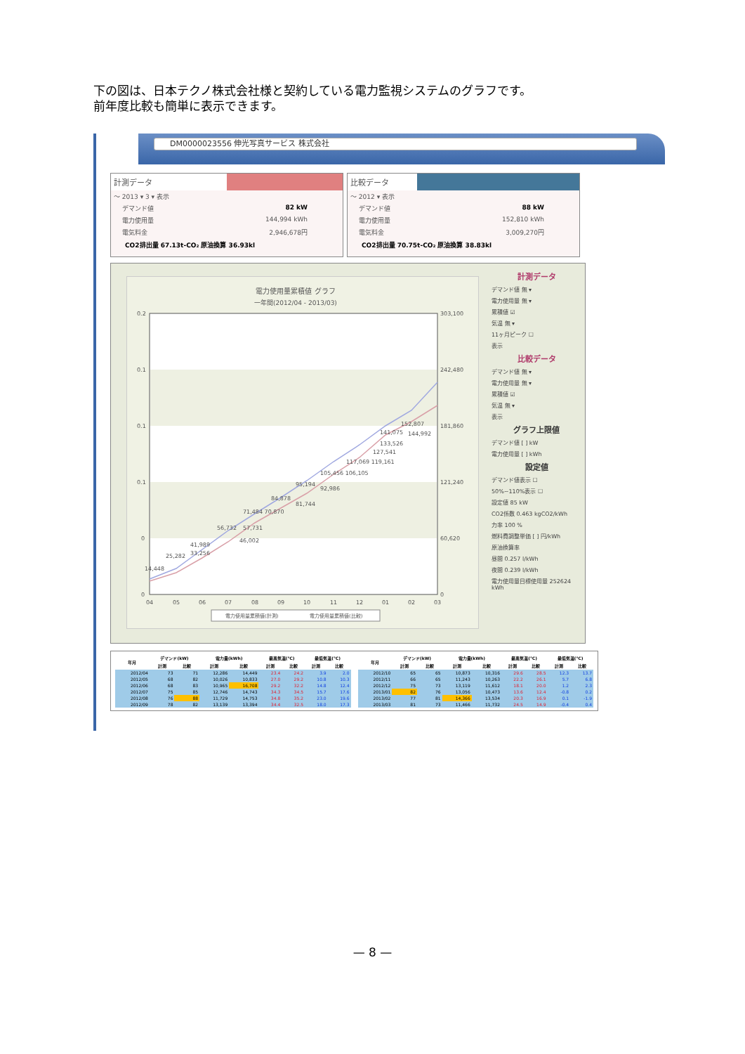下の図は、日本テクノ株式会社様と契約している電力監視システムのグラフです。
前年度比較も簡単に表示できます。
DM0000023556 伸光写真サービス 株式会社
計測データ
～ 2013 ▾ 3 ▾ 表示
デマンド値 82 kW
電力使用量 144,994 kWh
電気料金 2,946,678円
CO2排出量 67.13t-CO₂ 原油換算 36.93kl
比較データ
～ 2012 ▾ 表示
デマンド値 88 kW
電力使用量 152,810 kWh
電気料金 3,009,270円
CO2排出量 70.75t-CO₂ 原油換算 38.83kl
電力使用量累積値 グラフ
一年間(2012/04 - 2013/03)
0.2
0.1
0.1
0.1
0
0
303,100
242,480
181,860
121,240
60,620
0
14,448
25,282
41,989
33,256
56,732
57,731
46,002
71,484 70,870
84,878
81,744
95,194
92,986
105,456 106,105
117,069 119,161
127,541
141,075
152,807
144,992
133,526
04
05
06
07
08
09
10
11
12
01
02
03
電力使用量累積値(計測)
電力使用量累積値(比較)
計測データ
デマンド値 無 ▾
電力使用量 無 ▾
累積値 ☑
気温 無 ▾
11ヶ月ピーク ☐
表示
比較データ
デマンド値 無 ▾
電力使用量 無 ▾
累積値 ☑
気温 無 ▾
表示
グラフ上限値
デマンド値 [ ] kW
電力使用量 [ ] kWh
設定値
デマンド値表示 ☐
50%~110%表示 ☐
設定値 85 kW
CO2係数 0.463 kgCO2/kWh
力率 100 %
燃料費調整単価 [ ] 円/kWh
原油換算率
昼間 0.257 l/kWh
夜間 0.239 l/kWh
電力使用量目標使用量 252624 kWh
| 年月 | デマンド(kW) | | 電力量(kWh) | | 最高気温(℃) | | 最低気温(℃) | |
| --- | --- | --- | --- | --- | --- | --- | --- | --- |
| | 計測 | 比較 | 計測 | 比較 | 計測 | 比較 | 計測 | 比較 |
| 2012/04 | 73 | 71 | 12,286 | 14,449 | 23.4 | 24.2 | 3.9 | 2.0 |
| 2012/05 | 68 | 82 | 10,026 | 10,833 | 27.0 | 29.2 | 10.8 | 10.3 |
| 2012/06 | 68 | 83 | 10,965 | 16,708 | 29.2 | 32.2 | 14.8 | 12.4 |
| 2012/07 | 75 | 85 | 12,746 | 14,743 | 34.3 | 34.5 | 15.7 | 17.6 |
| 2012/08 | 76 | 88 | 11,729 | 14,753 | 34.8 | 35.2 | 23.0 | 19.6 |
| 2012/09 | 78 | 82 | 13,139 | 13,394 | 34.4 | 32.5 | 18.0 | 17.3 |
| 年月 | デマンド(kW) | | 電力量(kWh) | | 最高気温(℃) | | 最低気温(℃) | |
| --- | --- | --- | --- | --- | --- | --- | --- | --- |
| | 計測 | 比較 | 計測 | 比較 | 計測 | 比較 | 計測 | 比較 |
| 2012/10 | 65 | 65 | 10,873 | 10,316 | 29.6 | 28.5 | 12.3 | 13.7 |
| 2012/11 | 66 | 65 | 11,243 | 10,263 | 22.2 | 26.1 | 5.7 | 6.8 |
| 2012/12 | 75 | 73 | 13,119 | 11,612 | 18.1 | 20.0 | 1.2 | 2.3 |
| 2013/01 | 82 | 76 | 13,056 | 10,473 | 13.6 | 12.4 | -0.8 | 0.2 |
| 2013/02 | 77 | 81 | 14,366 | 13,534 | 20.3 | 16.9 | 0.1 | -1.9 |
| 2013/03 | 81 | 73 | 11,466 | 11,732 | 24.5 | 14.9 | -0.4 | 0.4 |
— 8 —